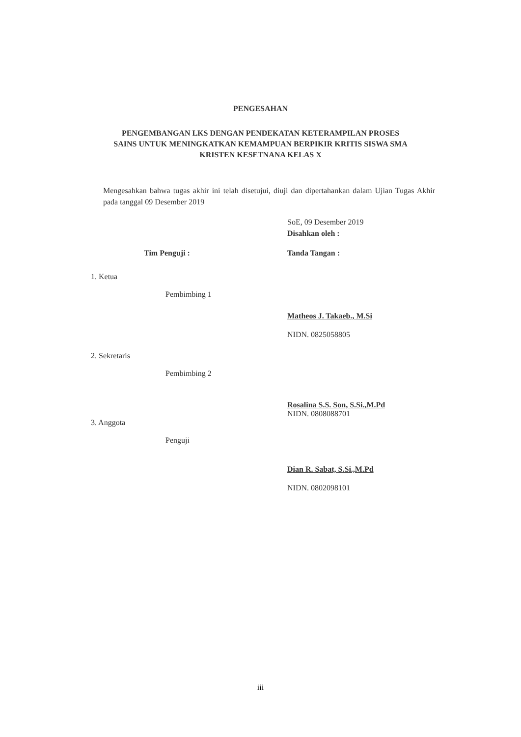PENGESAHAN
PENGEMBANGAN LKS DENGAN PENDEKATAN KETERAMPILAN PROSES
SAINS UNTUK MENINGKATKAN KEMAMPUAN BERPIKIR KRITIS SISWA SMA
KRISTEN KESETNANA KELAS X
Mengesahkan bahwa tugas akhir ini telah disetujui, diuji dan dipertahankan dalam Ujian Tugas Akhir pada tanggal 09 Desember 2019
SoE, 09 Desember 2019
Disahkan oleh :
Tim Penguji : Tanda Tangan :
1. Ketua
Pembimbing 1
Matheos J. Takaeb., M.Si
NIDN. 0825058805
2. Sekretaris
Pembimbing 2
Rosalina S.S. Son, S.Si.,M.Pd
NIDN. 0808088701
3. Anggota
Penguji
Dian R. Sabat, S.Si.,M.Pd
NIDN. 0802098101
iii